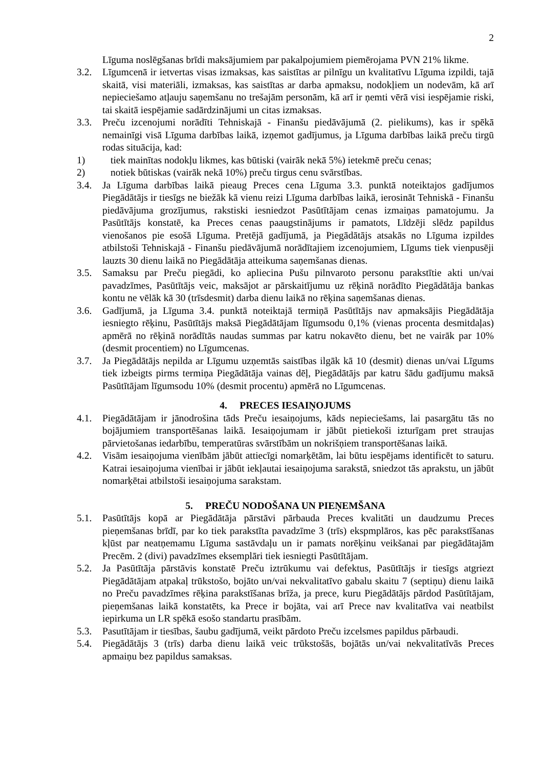2
Līguma noslēgšanas brīdi maksājumiem par pakalpojumiem piemērojama PVN 21% likme.
3.2. Līgumcenā ir ietvertas visas izmaksas, kas saistītas ar pilnīgu un kvalitatīvu Līguma izpildi, tajā skaitā, visi materiāli, izmaksas, kas saistītas ar darba apmaksu, nodokļiem un nodevām, kā arī nepieciešamo atļauju saņemšanu no trešajām personām, kā arī ir ņemti vērā visi iespējamie riski, tai skaitā iespējamie sadārdzinājumi un citas izmaksas.
3.3. Preču izcenojumi norādīti Tehniskajā - Finanšu piedāvājumā (2. pielikums), kas ir spēkā nemainīgi visā Līguma darbības laikā, izņemot gadījumus, ja Līguma darbības laikā preču tirgū rodas situācija, kad:
1) tiek mainītas nodokļu likmes, kas būtiski (vairāk nekā 5%) ietekmē preču cenas;
2) notiek būtiskas (vairāk nekā 10%) preču tirgus cenu svārstības.
3.4. Ja Līguma darbības laikā pieaug Preces cena Līguma 3.3. punktā noteiktajos gadījumos Piegādātājs ir tiesīgs ne biežāk kā vienu reizi Līguma darbības laikā, ierosināt Tehniskā - Finanšu piedāvājuma grozījumus, rakstiski iesniedzot Pasūtītājam cenas izmaiņas pamatojumu. Ja Pasūtītājs konstatē, ka Preces cenas paaugstinājums ir pamatots, Līdzēji slēdz papildus vienošanos pie esošā Līguma. Pretējā gadījumā, ja Piegādātājs atsakās no Līguma izpildes atbilstoši Tehniskajā - Finanšu piedāvājumā norādītajiem izcenojumiem, Līgums tiek vienpusēji lauzts 30 dienu laikā no Piegādātāja atteikuma saņemšanas dienas.
3.5. Samaksu par Preču piegādi, ko apliecina Pušu pilnvaroto personu parakstītie akti un/vai pavadzīmes, Pasūtītājs veic, maksājot ar pārskaitījumu uz rēķinā norādīto Piegādātāja bankas kontu ne vēlāk kā 30 (trīsdesmit) darba dienu laikā no rēķina saņemšanas dienas.
3.6. Gadījumā, ja Līguma 3.4. punktā noteiktajā termiņā Pasūtītājs nav apmaksājis Piegādātāja iesniegto rēķinu, Pasūtītājs maksā Piegādātājam līgumsodu 0,1% (vienas procenta desmitdaļas) apmērā no rēķinā norādītās naudas summas par katru nokavēto dienu, bet ne vairāk par 10% (desmit procentiem) no Līgumcenas.
3.7. Ja Piegādātājs nepilda ar Līgumu uzņemtās saistības ilgāk kā 10 (desmit) dienas un/vai Līgums tiek izbeigts pirms termiņa Piegādātāja vainas dēļ, Piegādātājs par katru šādu gadījumu maksā Pasūtītājam līgumsodu 10% (desmit procentu) apmērā no Līgumcenas.
4. PRECES IESAIŅOJUMS
4.1. Piegādātājam ir jānodrošina tāds Preču iesaiņojums, kāds nepieciešams, lai pasargātu tās no bojājumiem transportēšanas laikā. Iesaiņojumam ir jābūt pietiekoši izturīgam pret straujas pārvietošanas iedarbību, temperatūras svārstībām un nokrišņiem transportēšanas laikā.
4.2. Visām iesaiņojuma vienībām jābūt attiecīgi nomarķētām, lai būtu iespējams identificēt to saturu. Katrai iesaiņojuma vienībai ir jābūt iekļautai iesaiņojuma sarakstā, sniedzot tās aprakstu, un jābūt nomarķētai atbilstoši iesaiņojuma sarakstam.
5. PREČU NODOŠANA UN PIEŅEMŠANA
5.1. Pasūtītājs kopā ar Piegādātāja pārstāvi pārbauda Preces kvalitāti un daudzumu Preces pieņemšanas brīdī, par ko tiek parakstīta pavadzīme 3 (trīs) ekspmplāros, kas pēc parakstīšanas kļūst par neatņemamu Līguma sastāvdaļu un ir pamats norēķinu veikšanai par piegādātajām Precēm. 2 (divi) pavadzīmes eksemplāri tiek iesniegti Pasūtītājam.
5.2. Ja Pasūtītāja pārstāvis konstatē Preču iztrūkumu vai defektus, Pasūtītājs ir tiesīgs atgriezt Piegādātājam atpakaļ trūkstošo, bojāto un/vai nekvalitatīvo gabalu skaitu 7 (septiņu) dienu laikā no Preču pavadzīmes rēķina parakstīšanas brīža, ja prece, kuru Piegādātājs pārdod Pasūtītājam, pieņemšanas laikā konstatēts, ka Prece ir bojāta, vai arī Prece nav kvalitatīva vai neatbilst iepirkuma un LR spēkā esošo standartu prasībām.
5.3. Pasutītājam ir tiesības, šaubu gadījumā, veikt pārdoto Preču izcelsmes papildus pārbaudi.
5.4. Piegādātājs 3 (trīs) darba dienu laikā veic trūkstošās, bojātās un/vai nekvalitatīvās Preces apmaiņu bez papildus samaksas.